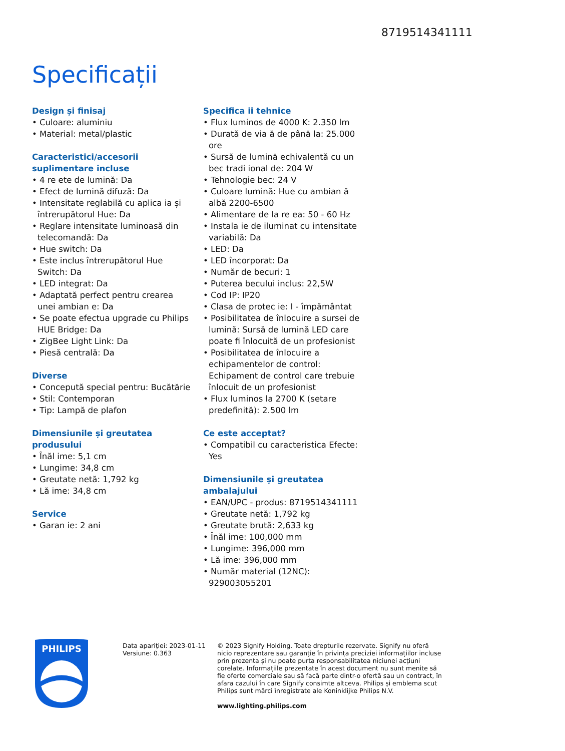8719514341111
Specificații
Design și finisaj
• Culoare: aluminiu
• Material: metal/plastic
Caracteristici/accesorii suplimentare incluse
• 4 re ete de lumină: Da
• Efect de lumină difuză: Da
• Intensitate reglabilă cu aplica ia și întrerupătorul Hue: Da
• Reglare intensitate luminoasă din telecomandă: Da
• Hue switch: Da
• Este inclus întrerupătorul Hue Switch: Da
• LED integrat: Da
• Adaptată perfect pentru crearea unei ambian e: Da
• Se poate efectua upgrade cu Philips HUE Bridge: Da
• ZigBee Light Link: Da
• Piesă centrală: Da
Diverse
• Concepută special pentru: Bucătărie
• Stil: Contemporan
• Tip: Lampă de plafon
Dimensiunile și greutatea produsului
• Înăl ime: 5,1 cm
• Lungime: 34,8 cm
• Greutate netă: 1,792 kg
• Lă ime: 34,8 cm
Service
• Garan ie: 2 ani
Specifica ii tehnice
• Flux luminos de 4000 K: 2.350 lm
• Durată de via ă de până la: 25.000 ore
• Sursă de lumină echivalentă cu un bec tradi ional de: 204 W
• Tehnologie bec: 24 V
• Culoare lumină: Hue cu ambian ă albă 2200-6500
• Alimentare de la re ea: 50 - 60 Hz
• Instala ie de iluminat cu intensitate variabilă: Da
• LED: Da
• LED încorporat: Da
• Număr de becuri: 1
• Puterea becului inclus: 22,5W
• Cod IP: IP20
• Clasa de protec ie: I - împământat
• Posibilitatea de înlocuire a sursei de lumină: Sursă de lumină LED care poate fi înlocuită de un profesionist
• Posibilitatea de înlocuire a echipamentelor de control: Echipament de control care trebuie înlocuit de un profesionist
• Flux luminos la 2700 K (setare predefinită): 2.500 lm
Ce este acceptat?
• Compatibil cu caracteristica Efecte: Yes
Dimensiunile și greutatea ambalajului
• EAN/UPC - produs: 8719514341111
• Greutate netă: 1,792 kg
• Greutate brută: 2,633 kg
• Înăl ime: 100,000 mm
• Lungime: 396,000 mm
• Lă ime: 396,000 mm
• Număr material (12NC): 929003055201
PHILIPS
Data apariției: 2023-01-11
Versiune: 0.363
© 2023 Signify Holding. Toate drepturile rezervate. Signify nu oferă nicio reprezentare sau garanție în privința preciziei informațiilor incluse prin prezenta și nu poate purta responsabilitatea niciunei acțiuni corelate. Informațiile prezentate în acest document nu sunt menite să fie oferte comerciale sau să facă parte dintr-o ofertă sau un contract, în afara cazului în care Signify consimte altceva. Philips și emblema scut Philips sunt mărci înregistrate ale Koninklijke Philips N.V.
www.lighting.philips.com